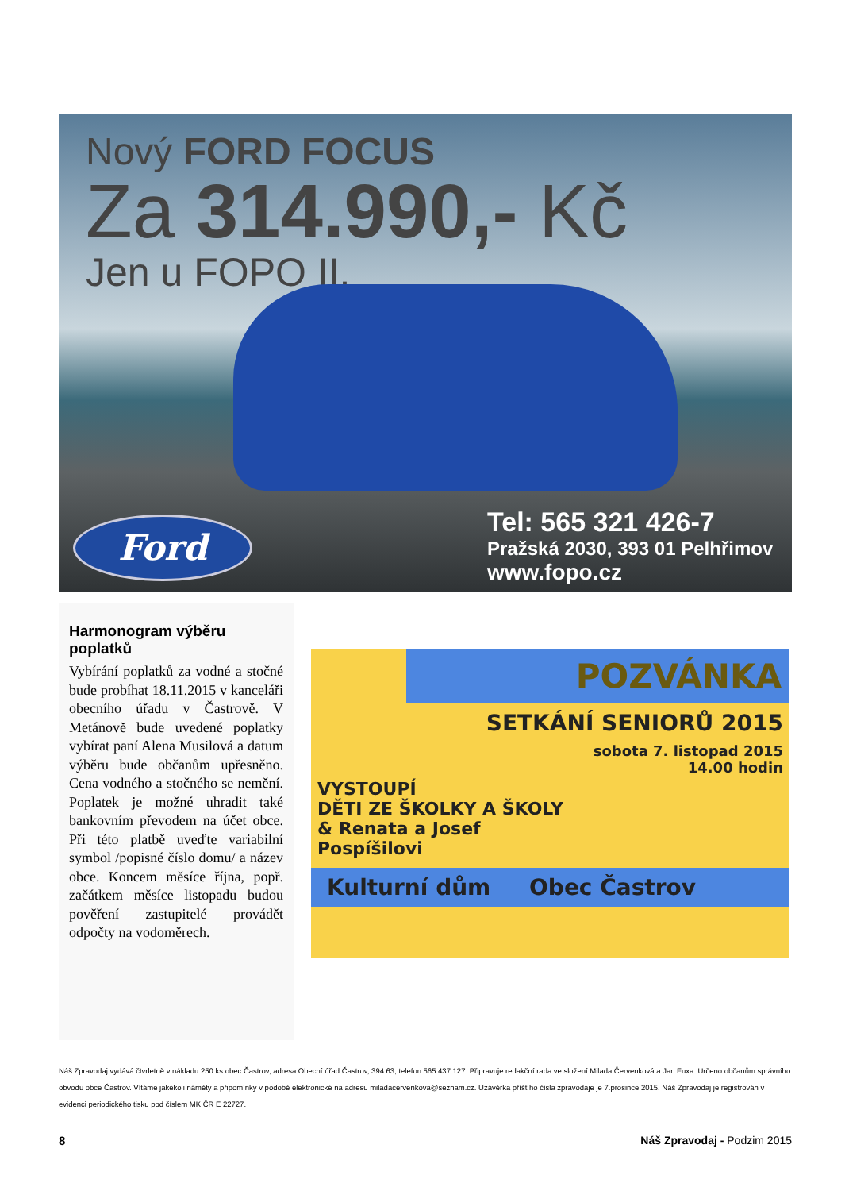Nový FORD FOCUS
Za 314.990,- Kč
Jen u FOPO II.
Ford
Tel: 565 321 426-7
Pražská 2030, 393 01 Pelhřimov
www.fopo.cz
Harmonogram výběru poplatků
Vybírání poplatků za vodné a stočné bude probíhat 18.11.2015 v kanceláři obecního úřadu v Častrově. V Metánově bude uvedené poplatky vybírat paní Alena Musilová a datum výběru bude občanům upřesněno. Cena vodného a stočného se nemění. Poplatek je možné uhradit také bankovním převodem na účet obce. Při této platbě uveďte variabilní symbol /popisné číslo domu/ a název obce. Koncem měsíce října, popř. začátkem měsíce listopadu budou pověření zastupitelé provádět odpočty na vodoměrech.
POZVÁNKA
SETKÁNÍ SENIORŮ 2015
sobota 7. listopad 2015
14.00 hodin
VYSTOUPÍ
DĚTI ZE ŠKOLKY A ŠKOLY
& Renata a Josef
Pospíšilovi
Kulturní dům Obec Častrov
Náš Zpravodaj vydává čtvrletně v nákladu 250 ks obec Častrov, adresa Obecní úřad Častrov, 394 63, telefon 565 437 127. Připravuje redakční rada ve složení Milada Červenková a Jan Fuxa. Určeno občanům správního obvodu obce Častrov. Vítáme jakékoli náměty a připomínky v podobě elektronické na adresu miladacervenkova@seznam.cz. Uzávěrka příštího čísla zpravodaje je 7.prosince 2015. Náš Zpravodaj je registrován v evidenci periodického tisku pod číslem MK ČR E 22727.
8 Náš Zpravodaj - Podzim 2015